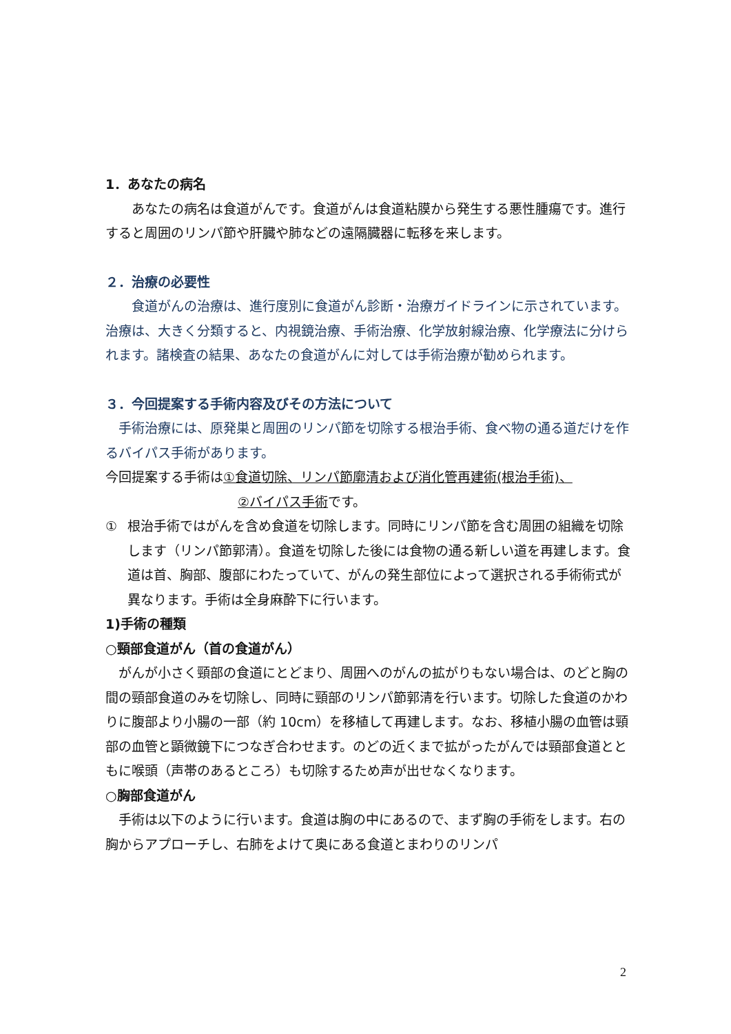1．あなたの病名
　　あなたの病名は食道がんです。食道がんは食道粘膜から発生する悪性腫瘍です。進行すると周囲のリンパ節や肝臓や肺などの遠隔臓器に転移を来します。
２．治療の必要性
　　食道がんの治療は、進行度別に食道がん診断・治療ガイドラインに示されています。治療は、大きく分類すると、内視鏡治療、手術治療、化学放射線治療、化学療法に分けられます。諸検査の結果、あなたの食道がんに対しては手術治療が勧められます。
３．今回提案する手術内容及びその方法について
　手術治療には、原発巣と周囲のリンパ節を切除する根治手術、食べ物の通る道だけを作るバイパス手術があります。
今回提案する手術は①食道切除、リンパ節廓清および消化管再建術(根治手術)、
②バイパス手術です。
① 根治手術ではがんを含め食道を切除します。同時にリンパ節を含む周囲の組織を切除します（リンパ節郭清）。食道を切除した後には食物の通る新しい道を再建します。食道は首、胸部、腹部にわたっていて、がんの発生部位によって選択される手術術式が異なります。手術は全身麻酔下に行います。
1)手術の種類
○頸部食道がん（首の食道がん）
　がんが小さく頸部の食道にとどまり、周囲へのがんの拡がりもない場合は、のどと胸の間の頸部食道のみを切除し、同時に頸部のリンパ節郭清を行います。切除した食道のかわりに腹部より小腸の一部（約 10cm）を移植して再建します。なお、移植小腸の血管は頸部の血管と顕微鏡下につなぎ合わせます。のどの近くまで拡がったがんでは頸部食道とともに喉頭（声帯のあるところ）も切除するため声が出せなくなります。
○胸部食道がん
　手術は以下のように行います。食道は胸の中にあるので、まず胸の手術をします。右の胸からアプローチし、右肺をよけて奥にある食道とまわりのリンパ
2